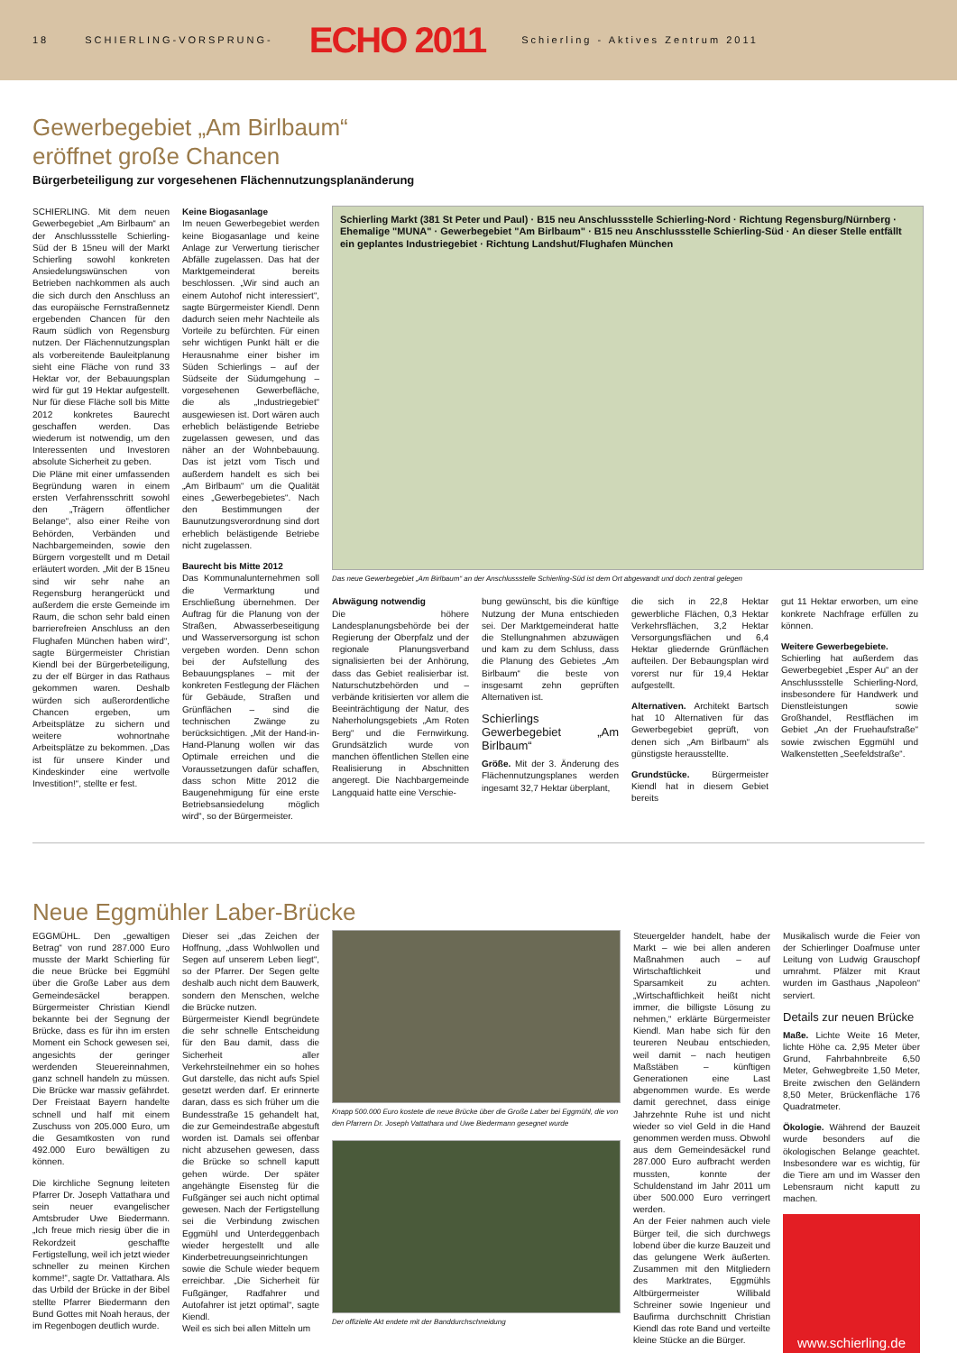18 SCHIERLING-VORSPRUNG- ECHO 2011 Schierling - Aktives Zentrum 2011
Gewerbegebiet „Am Birlbaum“
eröffnet große Chancen
Bürgerbeteiligung zur vorgesehenen Flächennutzungsplanänderung
SCHIERLING. Mit dem neuen Gewerbegebiet „Am Birlbaum“ an der Anschlussstelle Schierling-Süd der B 15neu will der Markt Schierling sowohl konkreten Ansiedelungswünschen von Betrieben nachkommen als auch die sich durch den Anschluss an das europäische Fernstraßennetz ergebenden Chancen für den Raum südlich von Regensburg nutzen. Der Flächennutzungsplan als vorbereitende Bauleitplanung sieht eine Fläche von rund 33 Hektar vor, der Bebauungsplan wird für gut 19 Hektar aufgestellt. Nur für diese Fläche soll bis Mitte 2012 konkretes Baurecht geschaffen werden. Das wiederum ist notwendig, um den Interessenten und Investoren absolute Sicherheit zu geben.
Die Pläne mit einer umfassenden Begründung waren in einem ersten Verfahrensschritt sowohl den „Trägern öffentlicher Belange“, also einer Reihe von Behörden, Verbänden und Nachbargemeinden, sowie den Bürgern vorgestellt und m Detail erläutert worden. „Mit der B 15neu sind wir sehr nahe an Regensburg herangerückt und außerdem die erste Gemeinde im Raum, die schon sehr bald einen barrierefreien Anschluss an den Flughafen München haben wird“, sagte Bürgermeister Christian Kiendl bei der Bürgerbeteiligung, zu der elf Bürger in das Rathaus gekommen waren. Deshalb würden sich außerordentliche Chancen ergeben, um Arbeitsplätze zu sichern und weitere wohnortnahe Arbeitsplätze zu bekommen. „Das ist für unsere Kinder und Kindeskinder eine wertvolle Investition!“, stellte er fest.
Keine Biogasanlage
Im neuen Gewerbegebiet werden keine Biogasanlage und keine Anlage zur Verwertung tierischer Abfälle zugelassen. Das hat der Marktgemeinderat bereits beschlossen. „Wir sind auch an einem Autohof nicht interessiert“, sagte Bürgermeister Kiendl. Denn dadurch seien mehr Nachteile als Vorteile zu befürchten. Für einen sehr wichtigen Punkt hält er die Herausnahme einer bisher im Süden Schierlings – auf der Südseite der Südumgehung – vorgesehenen Gewerbefläche, die als „Industriegebiet“ ausgewiesen ist. Dort wären auch erheblich belästigende Betriebe zugelassen gewesen, und das näher an der Wohnbebauung. Das ist jetzt vom Tisch und außerdem handelt es sich bei „Am Birlbaum“ um die Qualität eines „Gewerbegebietes“. Nach den Bestimmungen der Baunutzungsverordnung sind dort erheblich belästigende Betriebe nicht zugelassen.
Baurecht bis Mitte 2012
Das Kommunalunternehmen soll die Vermarktung und Erschließung übernehmen. Der Auftrag für die Planung von der Straßen, Abwasserbeseitigung und Wasserversorgung ist schon vergeben worden. Denn schon bei der Aufstellung des Bebauungsplanes – mit der konkreten Festlegung der Flächen für Gebäude, Straßen und Grünflächen – sind die technischen Zwänge zu berücksichtigen. „Mit der Hand-in-Hand-Planung wollen wir das Optimale erreichen und die Voraussetzungen dafür schaffen, dass schon Mitte 2012 die Baugenehmigung für eine erste Betriebsansiedelung möglich wird“, so der Bürgermeister.
Schierling Markt (381 St Peter und Paul) · B15 neu Anschlussstelle Schierling-Nord · Richtung Regensburg/Nürnberg · Ehemalige "MUNA" · Gewerbegebiet "Am Birlbaum" · B15 neu Anschlussstelle Schierling-Süd · An dieser Stelle entfällt ein geplantes Industriegebiet · Richtung Landshut/Flughafen München
Das neue Gewerbegebiet „Am Birlbaum“ an der Anschlussstelle Schierling-Süd ist dem Ort abgewandt und doch zentral gelegen
Abwägung notwendig
Die höhere Landesplanungsbehörde bei der Regierung der Oberpfalz und der regionale Planungsverband signalisierten bei der Anhörung, dass das Gebiet realisierbar ist. Naturschutzbehörden und –verbände kritisierten vor allem die Beeinträchtigung der Natur, des Naherholungsgebiets „Am Roten Berg“ und die Fernwirkung. Grundsätzlich wurde von manchen öffentlichen Stellen eine Realisierung in Abschnitten angeregt. Die Nachbargemeinde Langquaid hatte eine Verschie-
bung gewünscht, bis die künftige Nutzung der Muna entschieden sei. Der Marktgemeinderat hatte die Stellungnahmen abzuwägen und kam zu dem Schluss, dass die Planung des Gebietes „Am Birlbaum“ die beste von insgesamt zehn geprüften Alternativen ist.
Schierlings Gewerbegebiet „Am Birlbaum“
Größe. Mit der 3. Änderung des Flächennutzungsplanes werden ingesamt 32,7 Hektar überplant,
die sich in 22,8 Hektar gewerbliche Flächen, 0,3 Hektar Verkehrsflächen, 3,2 Hektar Versorgungsflächen und 6,4 Hektar gliedernde Grünflächen aufteilen. Der Bebaungsplan wird vorerst nur für 19,4 Hektar aufgestellt.
Alternativen. Architekt Bartsch hat 10 Alternativen für das Gewerbegebiet geprüft, von denen sich „Am Birlbaum“ als günstigste herausstellte.
Grundstücke. Bürgermeister Kiendl hat in diesem Gebiet bereits
gut 11 Hektar erworben, um eine konkrete Nachfrage erfüllen zu können.
Weitere Gewerbegebiete.
Schierling hat außerdem das Gewerbegebiet „Esper Au“ an der Anschlussstelle Schierling-Nord, insbesondere für Handwerk und Dienstleistungen sowie Großhandel, Restflächen im Gebiet „An der Fruehaufstraße“ sowie zwischen Eggmühl und Walkenstetten „Seefeldstraße“.
Neue Eggmühler Laber-Brücke
EGGMÜHL. Den „gewaltigen Betrag“ von rund 287.000 Euro musste der Markt Schierling für die neue Brücke bei Eggmühl über die Große Laber aus dem Gemeindesäckel berappen. Bürgermeister Christian Kiendl bekannte bei der Segnung der Brücke, dass es für ihn im ersten Moment ein Schock gewesen sei, angesichts der geringer werdenden Steuereinnahmen, ganz schnell handeln zu müssen. Die Brücke war massiv gefährdet. Der Freistaat Bayern handelte schnell und half mit einem Zuschuss von 205.000 Euro, um die Gesamtkosten von rund 492.000 Euro bewältigen zu können.
Die kirchliche Segnung leiteten Pfarrer Dr. Joseph Vattathara und sein neuer evangelischer Amtsbruder Uwe Biedermann. „Ich freue mich riesig über die in Rekordzeit geschaffte Fertigstellung, weil ich jetzt wieder schneller zu meinen Kirchen komme!“, sagte Dr. Vattathara. Als das Urbild der Brücke in der Bibel stellte Pfarrer Biedermann den Bund Gottes mit Noah heraus, der im Regenbogen deutlich wurde.
Dieser sei „das Zeichen der Hoffnung, „dass Wohlwollen und Segen auf unserem Leben liegt“, so der Pfarrer. Der Segen gelte deshalb auch nicht dem Bauwerk, sondern den Menschen, welche die Brücke nutzen.
Bürgermeister Kiendl begründete die sehr schnelle Entscheidung für den Bau damit, dass die Sicherheit aller Verkehrsteilnehmer ein so hohes Gut darstelle, das nicht aufs Spiel gesetzt werden darf. Er erinnerte daran, dass es sich früher um die Bundesstraße 15 gehandelt hat, die zur Gemeindestraße abgestuft worden ist. Damals sei offenbar nicht abzusehen gewesen, dass die Brücke so schnell kaputt gehen würde. Der später angehängte Eisensteg für die Fußgänger sei auch nicht optimal gewesen. Nach der Fertigstellung sei die Verbindung zwischen Eggmühl und Unterdeggenbach wieder hergestellt und alle Kinderbetreuungseinrichtungen sowie die Schule wieder bequem erreichbar. „Die Sicherheit für Fußgänger, Radfahrer und Autofahrer ist jetzt optimal“, sagte Kiendl.
Weil es sich bei allen Mitteln um
Knapp 500.000 Euro kostete die neue Brücke über die Große Laber bei Eggmühl, die von den Pfarrern Dr. Joseph Vattathara und Uwe Biedermann gesegnet wurde
Der offizielle Akt endete mit der Banddurchschneidung
Steuergelder handelt, habe der Markt – wie bei allen anderen Maßnahmen auch – auf Wirtschaftlichkeit und Sparsamkeit zu achten. „Wirtschaftlichkeit heißt nicht immer, die billigste Lösung zu nehmen,“ erklärte Bürgermeister Kiendl. Man habe sich für den teureren Neubau entschieden, weil damit – nach heutigen Maßstäben – künftigen Generationen eine Last abgenommen wurde. Es werde damit gerechnet, dass einige Jahrzehnte Ruhe ist und nicht wieder so viel Geld in die Hand genommen werden muss. Obwohl aus dem Gemeindesäckel rund 287.000 Euro aufbracht werden mussten, konnte der Schuldenstand im Jahr 2011 um über 500.000 Euro verringert werden.
An der Feier nahmen auch viele Bürger teil, die sich durchwegs lobend über die kurze Bauzeit und das gelungene Werk äußerten. Zusammen mit den Mitgliedern des Marktrates, Eggmühls Altbürgermeister Willibald Schreiner sowie Ingenieur und Baufirma durchschnitt Christian Kiendl das rote Band und verteilte kleine Stücke an die Bürger.
Musikalisch wurde die Feier von der Schierlinger Doafmuse unter Leitung von Ludwig Grauschopf umrahmt. Pfälzer mit Kraut wurden im Gasthaus „Napoleon“ serviert.
Details zur neuen Brücke
Maße. Lichte Weite 16 Meter, lichte Höhe ca. 2,95 Meter über Grund, Fahrbahnbreite 6,50 Meter, Gehwegbreite 1,50 Meter, Breite zwischen den Geländern 8,50 Meter, Brückenfläche 176 Quadratmeter.
Ökologie. Während der Bauzeit wurde besonders auf die ökologischen Belange geachtet. Insbesondere war es wichtig, für die Tiere am und im Wasser den Lebensraum nicht kaputt zu machen.
www.schierling.de